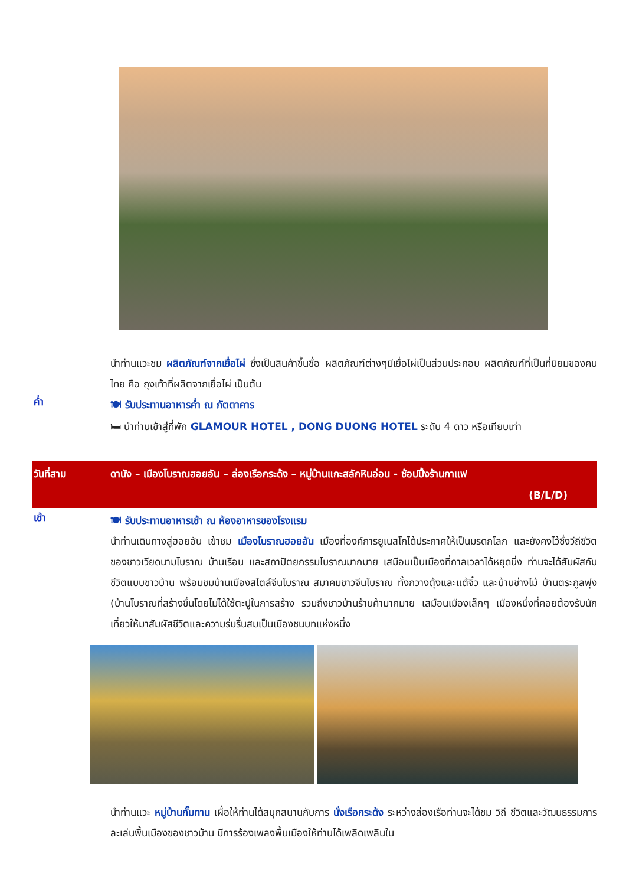นำท่านแวะชม ผลิตภัณฑ์จากเยื่อไผ่ ซึ่งเป็นสินค้าขึ้นชื่อ ผลิตภัณฑ์ต่างๆมีเยื่อไผ่เป็นส่วนประกอบ ผลิตภัณฑ์ที่เป็นที่นิยมของคนไทย คือ ถุงเท้าที่ผลิตจากเยื่อไผ่ เป็นต้น
ค่ำ
🍽 รับประทานอาหารค่ำ ณ ภัตตาคาร
🛏 นำท่านเข้าสู่ที่พัก GLAMOUR HOTEL , DONG DUONG HOTEL ระดับ 4 ดาว หรือเทียบเท่า
วันที่สาม ดานัง – เมืองโบราณฮอยอัน – ล่องเรือกระด้ง – หมู่บ้านแกะสลักหินอ่อน - ช้อปปิ้งร้านกาแฟ
(B/L/D)
เช้า
🍽 รับประทานอาหารเช้า ณ ห้องอาหารของโรงแรม
นำท่านเดินทางสู่ฮอยอัน เข้าชม เมืองโบราณฮอยอัน เมืองที่องค์การยูเนสโกได้ประกาศให้เป็นมรดกโลก และยังคงไว้ซึ่งวีถีชีวิต ของชาวเวียดนามโบราณ บ้านเรือน และสถาปัตยกรรมโบราณมากมาย เสมือนเป็นเมืองที่กาลเวลาได้หยุดนิ่ง ท่านจะได้สัมผัสกับชีวิตแบบชาวบ้าน พร้อมชมบ้านเมืองสไตล์จีนโบราณ สมาคมชาวจีนโบราณ ทั้งกวางตุ้งและแต้จิ๋ว และบ้านช่างไม้ บ้านตระกูลฟุง (บ้านโบราณที่สร้างขึ้นโดยไม่ได้ใช้ตะปูในการสร้าง รวมถึงชาวบ้านร้านค้ามากมาย เสมือนเมืองเล็กๆ เมืองหนึ่งที่คอยต้องรับนักเที่ยวให้มาสัมผัสชีวิตและความร่มรื่นสมเป็นเมืองชนบทแห่งหนึ่ง
นำท่านแวะ หมู่บ้านกั๊มทาน เผื่อให้ท่านได้สนุกสนานกับการ นั่งเรือกระด้ง ระหว่างล่องเรือท่านจะได้ชม วิถี ชีวิตและวัฒนธรรมการละเล่นพื้นเมืองของชาวบ้าน มีการร้องเพลงพื้นเมืองให้ท่านได้เพลิดเพลินใน